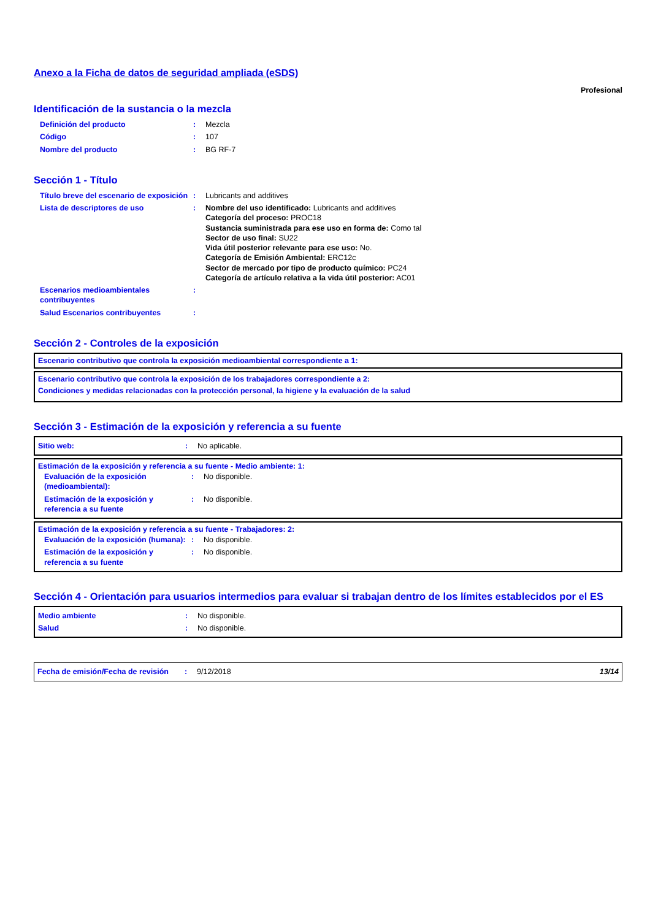Anexo a la Ficha de datos de seguridad ampliada (eSDS)
Profesional
Identificación de la sustancia o la mezcla
| Definición del producto | : | Mezcla |
| Código | : | 107 |
| Nombre del producto | : | BG RF-7 |
Sección 1 - Título
| Título breve del escenario de exposición | : | Lubricants and additives |
| Lista de descriptores de uso | : | Nombre del uso identificado: Lubricants and additives Categoría del proceso: PROC18 Sustancia suministrada para ese uso en forma de: Como tal Sector de uso final: SU22 Vida útil posterior relevante para ese uso: No. Categoría de Emisión Ambiental: ERC12c Sector de mercado por tipo de producto químico: PC24 Categoría de artículo relativa a la vida útil posterior: AC01 |
| Escenarios medioambientales contribuyentes | : | |
| Salud Escenarios contribuyentes | : | |
Sección 2 - Controles de la exposición
Escenario contributivo que controla la exposición medioambiental correspondiente a 1:
Escenario contributivo que controla la exposición de los trabajadores correspondiente a 2:
Condiciones y medidas relacionadas con la protección personal, la higiene y la evaluación de la salud
Sección 3 - Estimación de la exposición y referencia a su fuente
| Sitio web: | : | No aplicable. |
Estimación de la exposición y referencia a su fuente - Medio ambiente: 1:
| Evaluación de la exposición (medioambiental): | : | No disponible. |
| Estimación de la exposición y referencia a su fuente | : | No disponible. |
Estimación de la exposición y referencia a su fuente - Trabajadores: 2:
| Evaluación de la exposición (humana): | : | No disponible. |
| Estimación de la exposición y referencia a su fuente | : | No disponible. |
Sección 4 - Orientación para usuarios intermedios para evaluar si trabajan dentro de los límites establecidos por el ES
| Medio ambiente | : | No disponible. |
| Salud | : | No disponible. |
| Fecha de emisión/Fecha de revisión | : | 9/12/2018 | 13/14 |